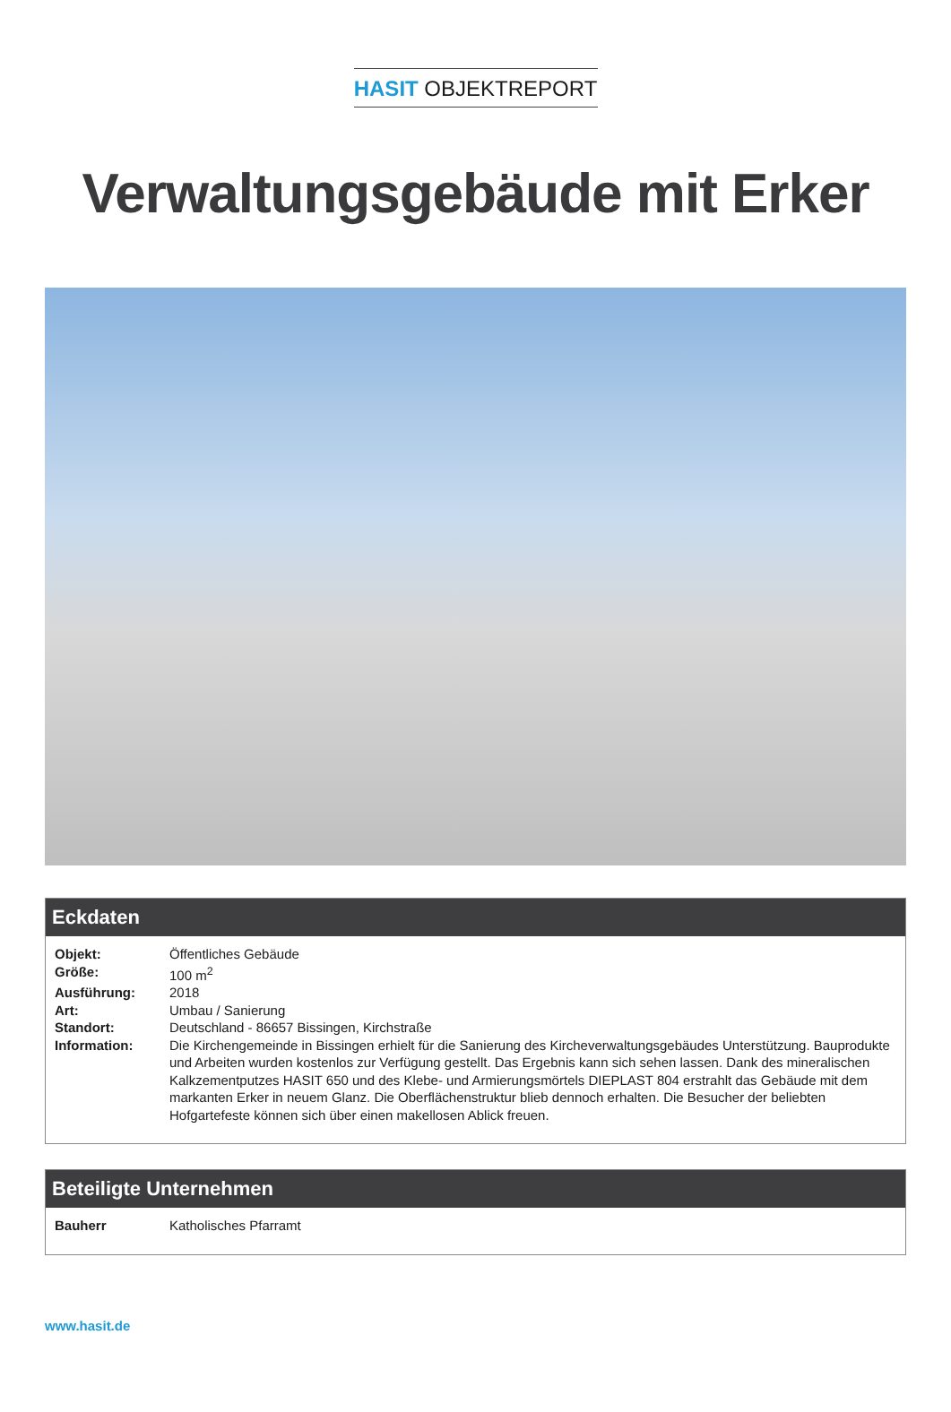HASIT OBJEKTREPORT
Verwaltungsgebäude mit Erker
Eckdaten
| Objekt: | Öffentliches Gebäude |
| Größe: | 100 m<sup>2</sup> |
| Ausführung: | 2018 |
| Art: | Umbau / Sanierung |
| Standort: | Deutschland - 86657 Bissingen, Kirchstraße |
| Information: | Die Kirchengemeinde in Bissingen erhielt für die Sanierung des Kircheverwaltungsgebäudes Unterstützung. Bauprodukte und Arbeiten wurden kostenlos zur Verfügung gestellt. Das Ergebnis kann sich sehen lassen. Dank des mineralischen Kalkzementputzes HASIT 650 und des Klebe- und Armierungsmörtels DIEPLAST 804 erstrahlt das Gebäude mit dem markanten Erker in neuem Glanz. Die Oberflächenstruktur blieb dennoch erhalten. Die Besucher der beliebten Hofgartefeste können sich über einen makellosen Ablick freuen. |
Beteiligte Unternehmen
| Bauherr | Katholisches Pfarramt |
www.hasit.de